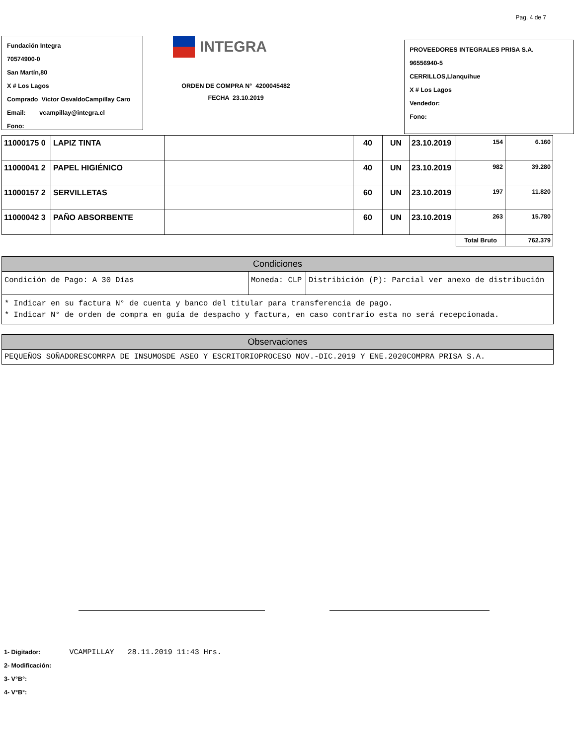Pag. 4 de 7
Fundación Integra
70574900-0
San Martín,80
X # Los Lagos
Comprado Victor OsvaldoCampillay Caro
Email: vcampillay@integra.cl
Fono:
INTEGRA
ORDEN DE COMPRA N° 4200045482
FECHA 23.10.2019
PROVEEDORES INTEGRALES PRISA S.A.
96556940-5
CERRILLOS,Llanquihue
X # Los Lagos
Vendedor:
Fono:
| 11000175 0 | LAPIZ TINTA | | 40 | UN | 23.10.2019 | 154 | 6.160 |
| 11000041 2 | PAPEL HIGIÉNICO | | 40 | UN | 23.10.2019 | 982 | 39.280 |
| 11000157 2 | SERVILLETAS | | 60 | UN | 23.10.2019 | 197 | 11.820 |
| 11000042 3 | PAÑO ABSORBENTE | | 60 | UN | 23.10.2019 | 263 | 15.780 |
| | | | | | | Total Bruto | 762.379 |
| Condiciones | | |
| --- | --- | --- |
| Condición de Pago: A 30 Días | Moneda: CLP | Distribición (P): Parcial ver anexo de distribución |
| * Indicar en su factura N° de cuenta y banco del titular para transferencia de pago. * Indicar N° de orden de compra en guía de despacho y factura, en caso contrario esta no será recepcionada. | | |
| Observaciones |
| --- |
| PEQUEÑOS SOÑADORESCOMRPA DE INSUMOSDE ASEO Y ESCRITORIOPROCESO NOV.-DIC.2019 Y ENE.2020COMPRA PRISA S.A. |
1- Digitador: VCAMPILLAY 28.11.2019 11:43 Hrs.
2- Modificación:
3- V°B°:
4- V°B°: